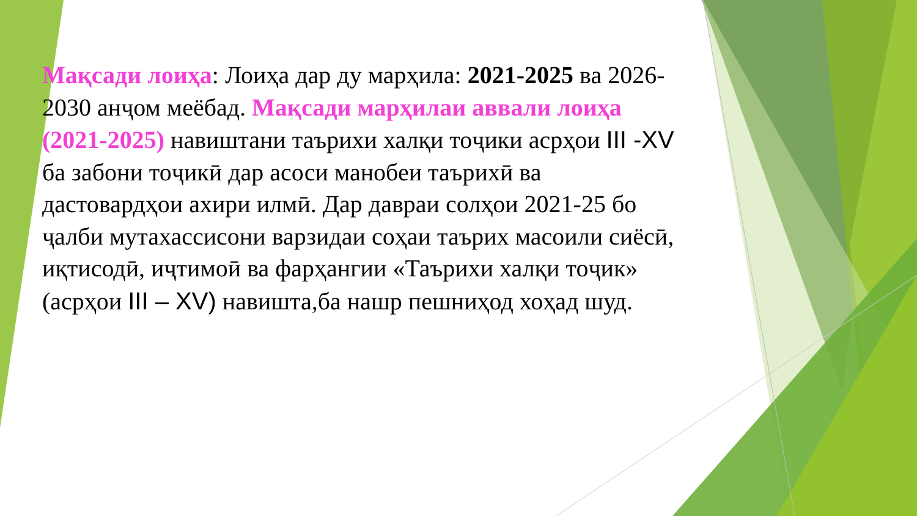Мақсади лоиҳа: Лоиҳа дар ду марҳила: 2021-2025 ва 2026-2030 анҷом меёбад. Мақсади марҳилаи аввали лоиҳа (2021-2025) навиштани таърихи халқи тоҷики асрҳои III -XV ба забони тоҷикӣ дар асоси манобеи таърихӣ ва дастовардҳои ахири илмӣ. Дар давраи солҳои 2021-25 бо ҷалби мутахассисони варзидаи соҳаи таърих масоили сиёсӣ, иқтисодӣ, иҷтимоӣ ва фарҳангии «Таърихи халқи тоҷик» (асрҳои III – XV) навишта,ба нашр пешниҳод хоҳад шуд.